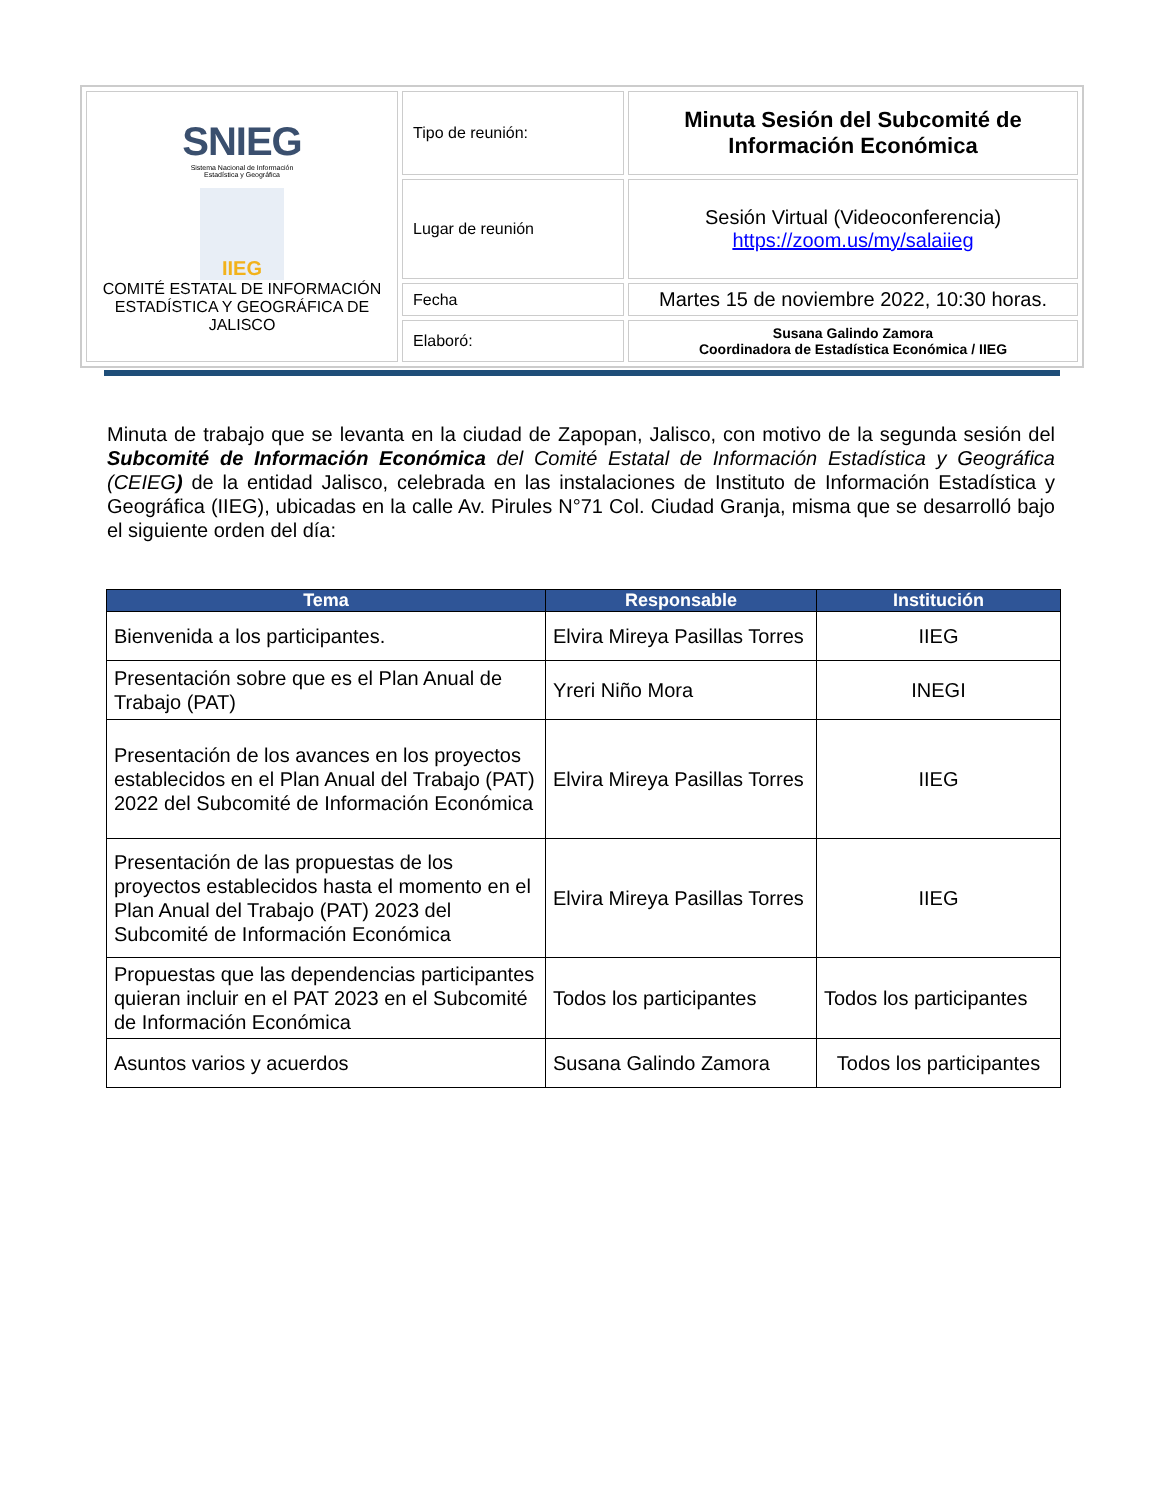| SNIEG Sistema Nacional de Información Estadística y Geográfica IIEG COMITÉ ESTATAL DE INFORMACIÓN ESTADÍSTICA Y GEOGRÁFICA DE JALISCO | Tipo de reunión: | Minuta Sesión del Subcomité de Información Económica |
| | Lugar de reunión | Sesión Virtual (Videoconferencia) https://zoom.us/my/salaiieg |
| | Fecha | Martes 15 de noviembre 2022, 10:30 horas. |
| | Elaboró: | Susana Galindo Zamora Coordinadora de Estadística Económica / IIEG |
Minuta de trabajo que se levanta en la ciudad de Zapopan, Jalisco, con motivo de la segunda sesión del Subcomité de Información Económica del Comité Estatal de Información Estadística y Geográfica (CEIEG) de la entidad Jalisco, celebrada en las instalaciones de Instituto de Información Estadística y Geográfica (IIEG), ubicadas en la calle Av. Pirules N°71 Col. Ciudad Granja, misma que se desarrolló bajo el siguiente orden del día:
| Tema | Responsable | Institución |
| --- | --- | --- |
| Bienvenida a los participantes. | Elvira Mireya Pasillas Torres | IIEG |
| Presentación sobre que es el Plan Anual de Trabajo (PAT) | Yreri Niño Mora | INEGI |
| Presentación de los avances en los proyectos establecidos en el Plan Anual del Trabajo (PAT) 2022 del Subcomité de Información Económica | Elvira Mireya Pasillas Torres | IIEG |
| Presentación de las propuestas de los proyectos establecidos hasta el momento en el Plan Anual del Trabajo (PAT) 2023 del Subcomité de Información Económica | Elvira Mireya Pasillas Torres | IIEG |
| Propuestas que las dependencias participantes quieran incluir en el PAT 2023 en el Subcomité de Información Económica | Todos los participantes | Todos los participantes |
| Asuntos varios y acuerdos | Susana Galindo Zamora | Todos los participantes |